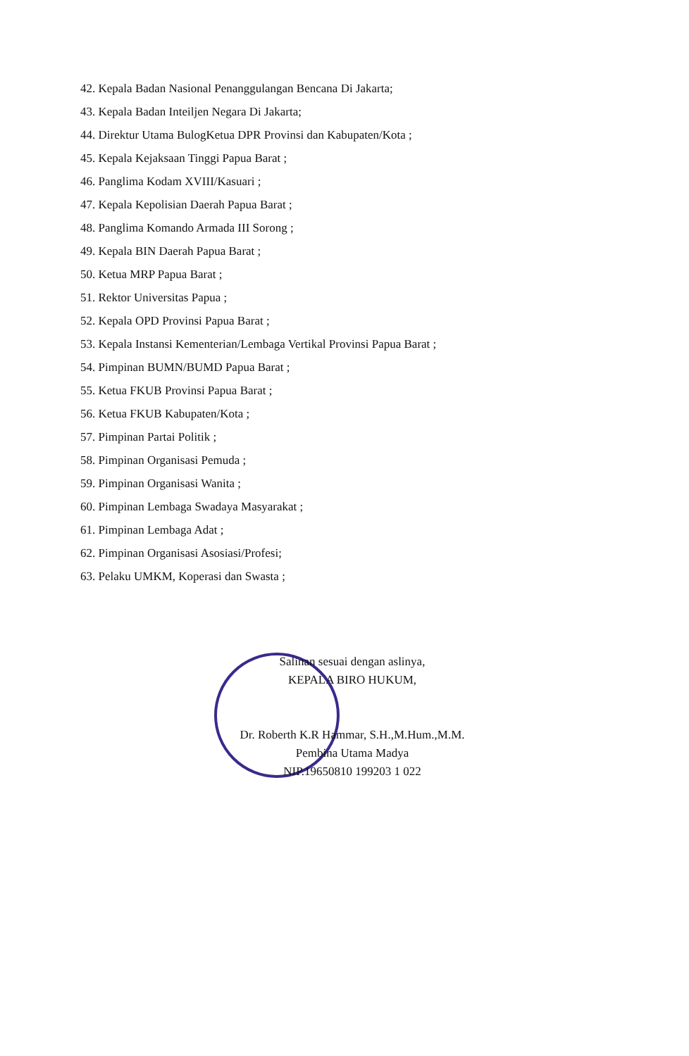42. Kepala Badan Nasional Penanggulangan Bencana Di Jakarta;
43. Kepala Badan Inteiljen Negara Di Jakarta;
44. Direktur Utama BulogKetua DPR Provinsi dan Kabupaten/Kota ;
45. Kepala Kejaksaan Tinggi Papua Barat ;
46. Panglima Kodam XVIII/Kasuari ;
47. Kepala Kepolisian Daerah Papua Barat ;
48. Panglima Komando Armada III Sorong ;
49. Kepala BIN Daerah Papua Barat ;
50. Ketua MRP Papua Barat ;
51. Rektor Universitas Papua ;
52. Kepala OPD Provinsi Papua Barat ;
53. Kepala Instansi Kementerian/Lembaga Vertikal Provinsi Papua Barat ;
54. Pimpinan BUMN/BUMD Papua Barat ;
55. Ketua FKUB Provinsi Papua Barat ;
56. Ketua FKUB Kabupaten/Kota ;
57. Pimpinan Partai Politik ;
58. Pimpinan Organisasi Pemuda ;
59. Pimpinan Organisasi Wanita ;
60. Pimpinan Lembaga Swadaya Masyarakat ;
61. Pimpinan Lembaga Adat ;
62. Pimpinan Organisasi Asosiasi/Profesi;
63. Pelaku UMKM, Koperasi dan Swasta ;
Salinan sesuai dengan aslinya,
KEPALA BIRO HUKUM,
Dr. Roberth K.R Hammar, S.H.,M.Hum.,M.M.
Pembina Utama Madya
NIP.19650810 199203 1 022